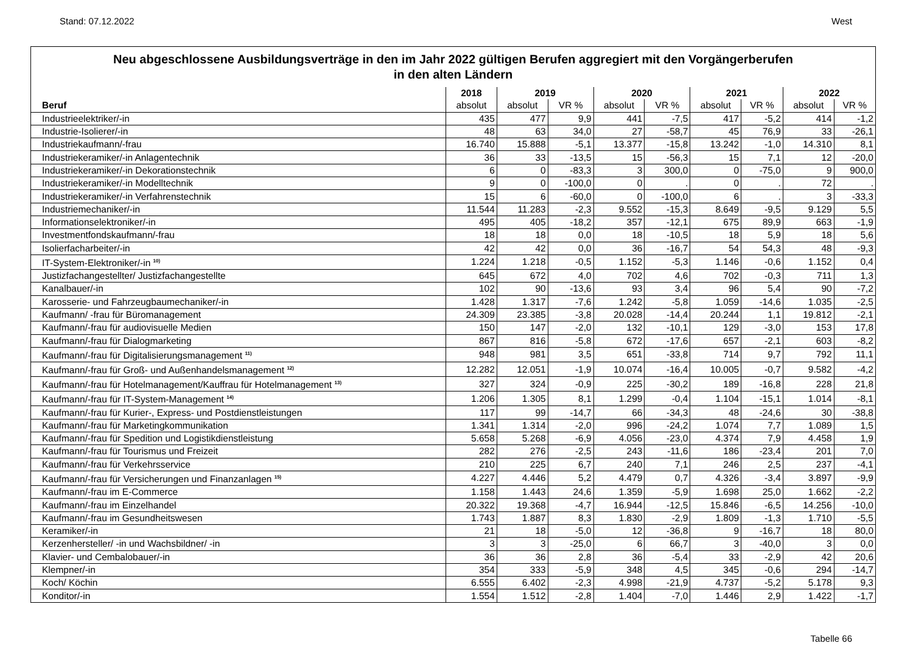Stand: 07.12.2022 West
Neu abgeschlossene Ausbildungsverträge in den im Jahr 2022 gültigen Berufen aggregiert mit den Vorgängerberufen
in den alten Ländern
| | 2018 | 2019 | | 2020 | | 2021 | | 2022 | |
| --- | --- | --- | --- | --- | --- | --- | --- | --- | --- |
| Beruf | absolut | absolut | VR % | absolut | VR % | absolut | VR % | absolut | VR % |
| Industrieelektriker/-in | 435 | 477 | 9,9 | 441 | -7,5 | 417 | -5,2 | 414 | -1,2 |
| Industrie-Isolierer/-in | 48 | 63 | 34,0 | 27 | -58,7 | 45 | 76,9 | 33 | -26,1 |
| Industriekaufmann/-frau | 16.740 | 15.888 | -5,1 | 13.377 | -15,8 | 13.242 | -1,0 | 14.310 | 8,1 |
| Industriekeramiker/-in Anlagentechnik | 36 | 33 | -13,5 | 15 | -56,3 | 15 | 7,1 | 12 | -20,0 |
| Industriekeramiker/-in Dekorationstechnik | 6 | 0 | -83,3 | 3 | 300,0 | 0 | -75,0 | 9 | 900,0 |
| Industriekeramiker/-in Modelltechnik | 9 | 0 | -100,0 | 0 | . | 0 | . | 72 | . |
| Industriekeramiker/-in Verfahrenstechnik | 15 | 6 | -60,0 | 0 | -100,0 | 6 | . | 3 | -33,3 |
| Industriemechaniker/-in | 11.544 | 11.283 | -2,3 | 9.552 | -15,3 | 8.649 | -9,5 | 9.129 | 5,5 |
| Informationselektroniker/-in | 495 | 405 | -18,2 | 357 | -12,1 | 675 | 89,9 | 663 | -1,9 |
| Investmentfondskaufmann/-frau | 18 | 18 | 0,0 | 18 | -10,5 | 18 | 5,9 | 18 | 5,6 |
| Isolierfacharbeiter/-in | 42 | 42 | 0,0 | 36 | -16,7 | 54 | 54,3 | 48 | -9,3 |
| IT-System-Elektroniker/-in <sup>10)</sup> | 1.224 | 1.218 | -0,5 | 1.152 | -5,3 | 1.146 | -0,6 | 1.152 | 0,4 |
| Justizfachangestellter/ Justizfachangestellte | 645 | 672 | 4,0 | 702 | 4,6 | 702 | -0,3 | 711 | 1,3 |
| Kanalbauer/-in | 102 | 90 | -13,6 | 93 | 3,4 | 96 | 5,4 | 90 | -7,2 |
| Karosserie- und Fahrzeugbaumechaniker/-in | 1.428 | 1.317 | -7,6 | 1.242 | -5,8 | 1.059 | -14,6 | 1.035 | -2,5 |
| Kaufmann/ -frau für Büromanagement | 24.309 | 23.385 | -3,8 | 20.028 | -14,4 | 20.244 | 1,1 | 19.812 | -2,1 |
| Kaufmann/-frau für audiovisuelle Medien | 150 | 147 | -2,0 | 132 | -10,1 | 129 | -3,0 | 153 | 17,8 |
| Kaufmann/-frau für Dialogmarketing | 867 | 816 | -5,8 | 672 | -17,6 | 657 | -2,1 | 603 | -8,2 |
| Kaufmann/-frau für Digitalisierungsmanagement <sup>11)</sup> | 948 | 981 | 3,5 | 651 | -33,8 | 714 | 9,7 | 792 | 11,1 |
| Kaufmann/-frau für Groß- und Außenhandelsmanagement <sup>12)</sup> | 12.282 | 12.051 | -1,9 | 10.074 | -16,4 | 10.005 | -0,7 | 9.582 | -4,2 |
| Kaufmann/-frau für Hotelmanagement/Kauffrau für Hotelmanagement <sup>13)</sup> | 327 | 324 | -0,9 | 225 | -30,2 | 189 | -16,8 | 228 | 21,8 |
| Kaufmann/-frau für IT-System-Management <sup>14)</sup> | 1.206 | 1.305 | 8,1 | 1.299 | -0,4 | 1.104 | -15,1 | 1.014 | -8,1 |
| Kaufmann/-frau für Kurier-, Express- und Postdienstleistungen | 117 | 99 | -14,7 | 66 | -34,3 | 48 | -24,6 | 30 | -38,8 |
| Kaufmann/-frau für Marketingkommunikation | 1.341 | 1.314 | -2,0 | 996 | -24,2 | 1.074 | 7,7 | 1.089 | 1,5 |
| Kaufmann/-frau für Spedition und Logistikdienstleistung | 5.658 | 5.268 | -6,9 | 4.056 | -23,0 | 4.374 | 7,9 | 4.458 | 1,9 |
| Kaufmann/-frau für Tourismus und Freizeit | 282 | 276 | -2,5 | 243 | -11,6 | 186 | -23,4 | 201 | 7,0 |
| Kaufmann/-frau für Verkehrsservice | 210 | 225 | 6,7 | 240 | 7,1 | 246 | 2,5 | 237 | -4,1 |
| Kaufmann/-frau für Versicherungen und Finanzanlagen <sup>15)</sup> | 4.227 | 4.446 | 5,2 | 4.479 | 0,7 | 4.326 | -3,4 | 3.897 | -9,9 |
| Kaufmann/-frau im E-Commerce | 1.158 | 1.443 | 24,6 | 1.359 | -5,9 | 1.698 | 25,0 | 1.662 | -2,2 |
| Kaufmann/-frau im Einzelhandel | 20.322 | 19.368 | -4,7 | 16.944 | -12,5 | 15.846 | -6,5 | 14.256 | -10,0 |
| Kaufmann/-frau im Gesundheitswesen | 1.743 | 1.887 | 8,3 | 1.830 | -2,9 | 1.809 | -1,3 | 1.710 | -5,5 |
| Keramiker/-in | 21 | 18 | -5,0 | 12 | -36,8 | 9 | -16,7 | 18 | 80,0 |
| Kerzenhersteller/ -in und Wachsbildner/ -in | 3 | 3 | -25,0 | 6 | 66,7 | 3 | -40,0 | 3 | 0,0 |
| Klavier- und Cembalobauer/-in | 36 | 36 | 2,8 | 36 | -5,4 | 33 | -2,9 | 42 | 20,6 |
| Klempner/-in | 354 | 333 | -5,9 | 348 | 4,5 | 345 | -0,6 | 294 | -14,7 |
| Koch/ Köchin | 6.555 | 6.402 | -2,3 | 4.998 | -21,9 | 4.737 | -5,2 | 5.178 | 9,3 |
| Konditor/-in | 1.554 | 1.512 | -2,8 | 1.404 | -7,0 | 1.446 | 2,9 | 1.422 | -1,7 |
Tabelle 66